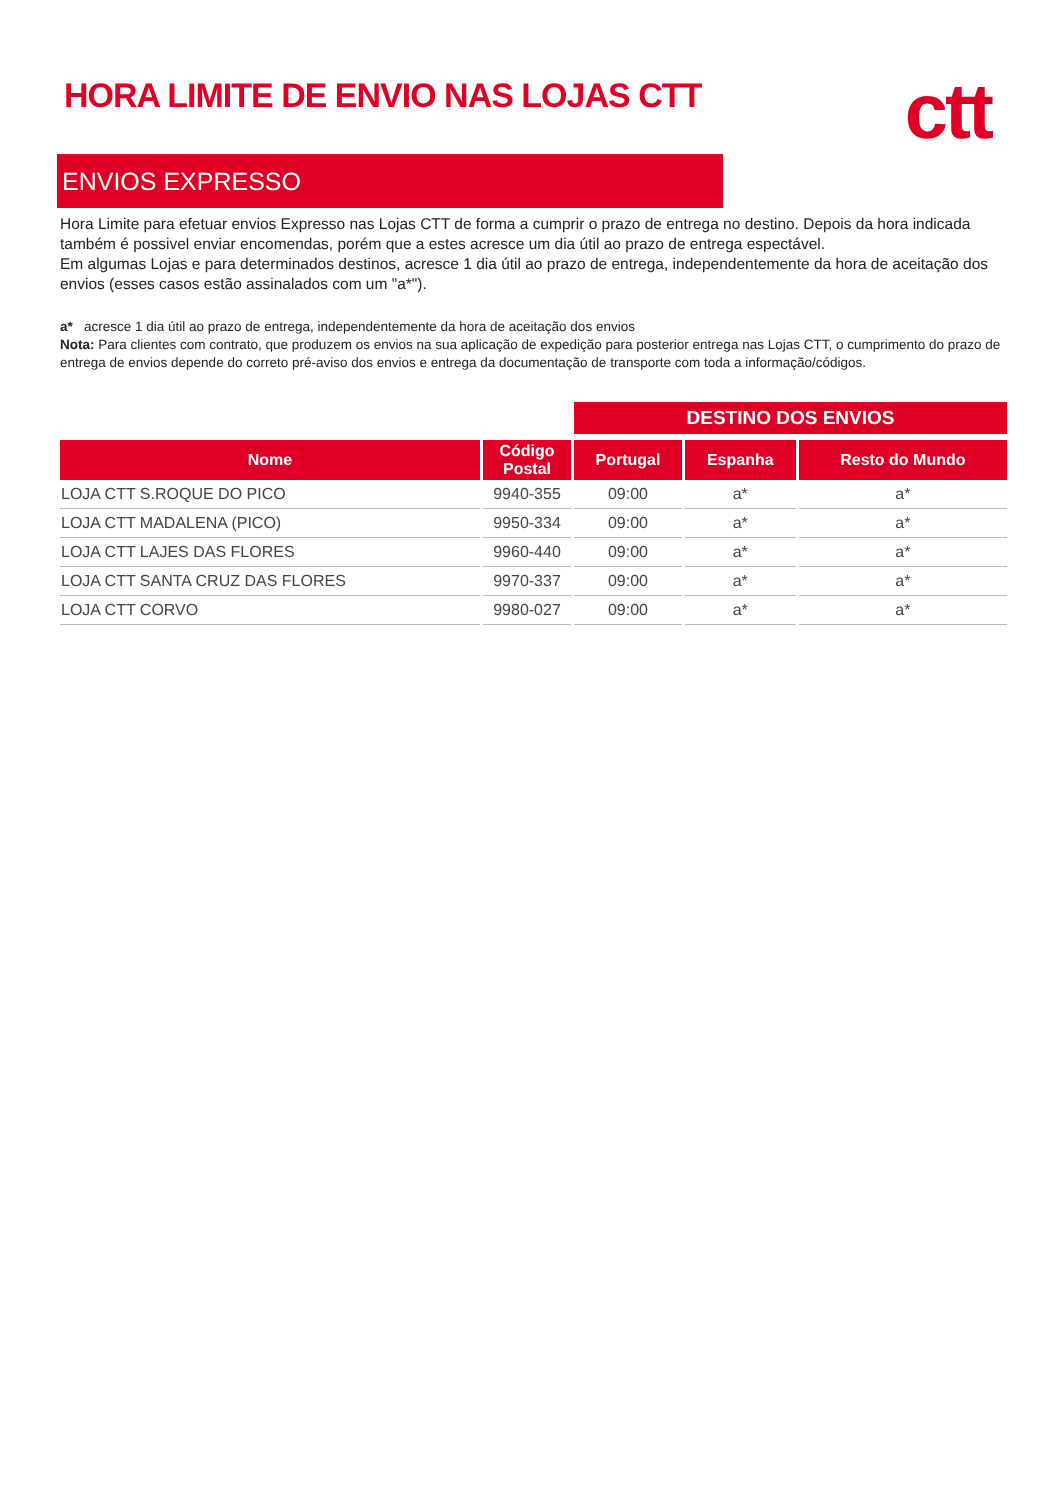HORA LIMITE DE ENVIO NAS LOJAS CTT
ctt
ENVIOS EXPRESSO
Hora Limite para efetuar envios Expresso nas Lojas CTT de forma a cumprir o prazo de entrega no destino. Depois da hora indicada também é possivel enviar encomendas, porém que a estes acresce um dia útil ao prazo de entrega espectável.
Em algumas Lojas e para determinados destinos, acresce 1 dia útil ao prazo de entrega, independentemente da hora de aceitação dos envios (esses casos estão assinalados com um "a*").
a* acresce 1 dia útil ao prazo de entrega, independentemente da hora de aceitação dos envios
Nota: Para clientes com contrato, que produzem os envios na sua aplicação de expedição para posterior entrega nas Lojas CTT, o cumprimento do prazo de entrega de envios depende do correto pré-aviso dos envios e entrega da documentação de transporte com toda a informação/códigos.
| | | DESTINO DOS ENVIOS | | |
| Nome | Código Postal | Portugal | Espanha | Resto do Mundo |
| LOJA CTT S.ROQUE DO PICO | 9940-355 | 09:00 | a* | a* |
| LOJA CTT MADALENA (PICO) | 9950-334 | 09:00 | a* | a* |
| LOJA CTT LAJES DAS FLORES | 9960-440 | 09:00 | a* | a* |
| LOJA CTT SANTA CRUZ DAS FLORES | 9970-337 | 09:00 | a* | a* |
| LOJA CTT CORVO | 9980-027 | 09:00 | a* | a* |